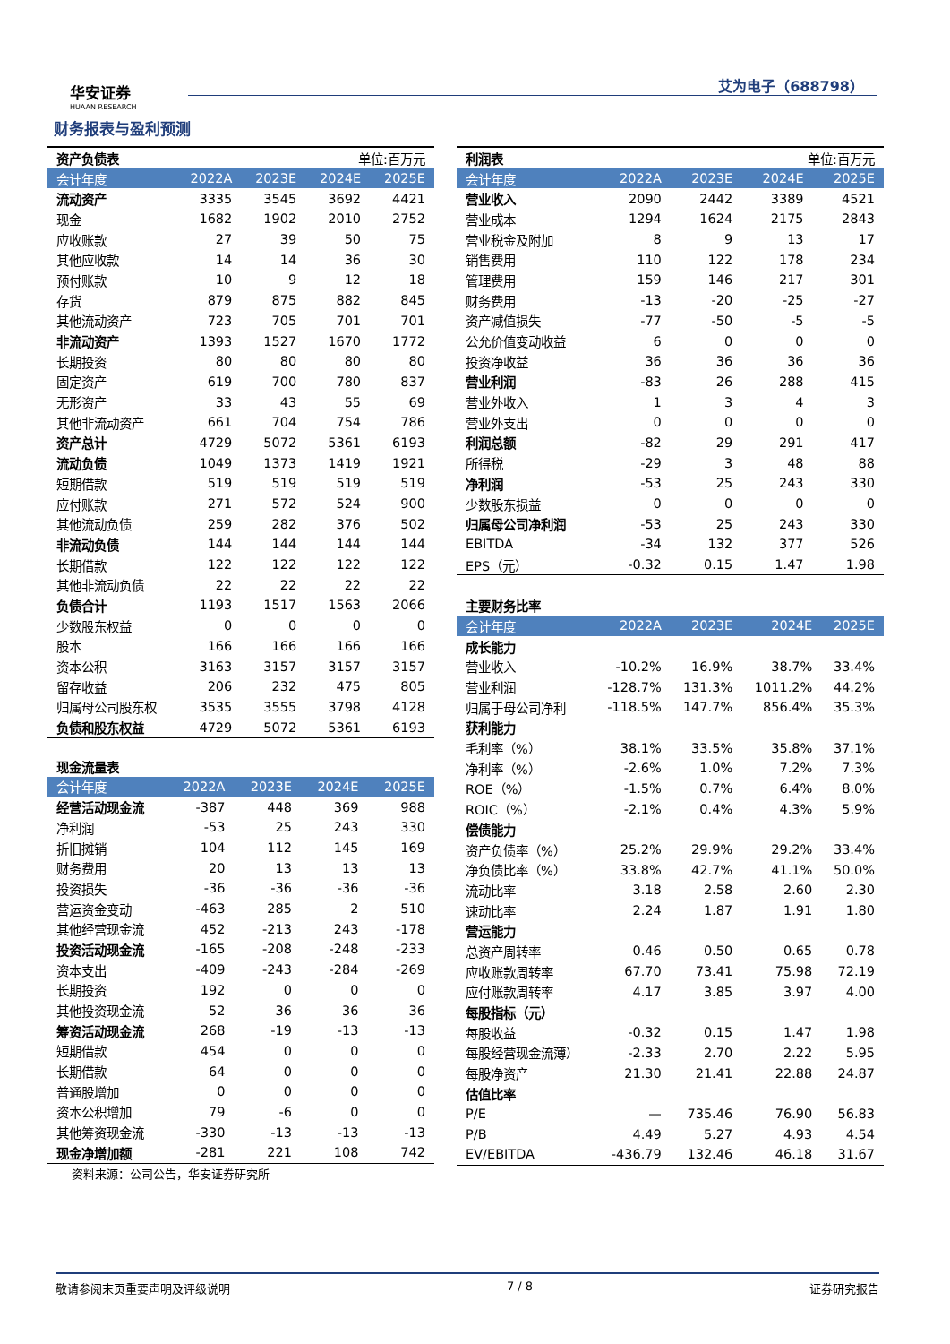华安证券
HUAAN RESEARCH
艾为电子（688798）
财务报表与盈利预测
| 资产负债表 | 单位:百万元 | | | |
| 会计年度 | 2022A | 2023E | 2024E | 2025E |
| 流动资产 | 3335 | 3545 | 3692 | 4421 |
| 现金 | 1682 | 1902 | 2010 | 2752 |
| 应收账款 | 27 | 39 | 50 | 75 |
| 其他应收款 | 14 | 14 | 36 | 30 |
| 预付账款 | 10 | 9 | 12 | 18 |
| 存货 | 879 | 875 | 882 | 845 |
| 其他流动资产 | 723 | 705 | 701 | 701 |
| 非流动资产 | 1393 | 1527 | 1670 | 1772 |
| 长期投资 | 80 | 80 | 80 | 80 |
| 固定资产 | 619 | 700 | 780 | 837 |
| 无形资产 | 33 | 43 | 55 | 69 |
| 其他非流动资产 | 661 | 704 | 754 | 786 |
| 资产总计 | 4729 | 5072 | 5361 | 6193 |
| 流动负债 | 1049 | 1373 | 1419 | 1921 |
| 短期借款 | 519 | 519 | 519 | 519 |
| 应付账款 | 271 | 572 | 524 | 900 |
| 其他流动负债 | 259 | 282 | 376 | 502 |
| 非流动负债 | 144 | 144 | 144 | 144 |
| 长期借款 | 122 | 122 | 122 | 122 |
| 其他非流动负债 | 22 | 22 | 22 | 22 |
| 负债合计 | 1193 | 1517 | 1563 | 2066 |
| 少数股东权益 | 0 | 0 | 0 | 0 |
| 股本 | 166 | 166 | 166 | 166 |
| 资本公积 | 3163 | 3157 | 3157 | 3157 |
| 留存收益 | 206 | 232 | 475 | 805 |
| 归属母公司股东权 | 3535 | 3555 | 3798 | 4128 |
| 负债和股东权益 | 4729 | 5072 | 5361 | 6193 |
| 现金流量表 | | | | |
| 会计年度 | 2022A | 2023E | 2024E | 2025E |
| 经营活动现金流 | -387 | 448 | 369 | 988 |
| 净利润 | -53 | 25 | 243 | 330 |
| 折旧摊销 | 104 | 112 | 145 | 169 |
| 财务费用 | 20 | 13 | 13 | 13 |
| 投资损失 | -36 | -36 | -36 | -36 |
| 营运资金变动 | -463 | 285 | 2 | 510 |
| 其他经营现金流 | 452 | -213 | 243 | -178 |
| 投资活动现金流 | -165 | -208 | -248 | -233 |
| 资本支出 | -409 | -243 | -284 | -269 |
| 长期投资 | 192 | 0 | 0 | 0 |
| 其他投资现金流 | 52 | 36 | 36 | 36 |
| 筹资活动现金流 | 268 | -19 | -13 | -13 |
| 短期借款 | 454 | 0 | 0 | 0 |
| 长期借款 | 64 | 0 | 0 | 0 |
| 普通股增加 | 0 | 0 | 0 | 0 |
| 资本公积增加 | 79 | -6 | 0 | 0 |
| 其他筹资现金流 | -330 | -13 | -13 | -13 |
| 现金净增加额 | -281 | 221 | 108 | 742 |
| 利润表 | 单位:百万元 | | | |
| 会计年度 | 2022A | 2023E | 2024E | 2025E |
| 营业收入 | 2090 | 2442 | 3389 | 4521 |
| 营业成本 | 1294 | 1624 | 2175 | 2843 |
| 营业税金及附加 | 8 | 9 | 13 | 17 |
| 销售费用 | 110 | 122 | 178 | 234 |
| 管理费用 | 159 | 146 | 217 | 301 |
| 财务费用 | -13 | -20 | -25 | -27 |
| 资产减值损失 | -77 | -50 | -5 | -5 |
| 公允价值变动收益 | 6 | 0 | 0 | 0 |
| 投资净收益 | 36 | 36 | 36 | 36 |
| 营业利润 | -83 | 26 | 288 | 415 |
| 营业外收入 | 1 | 3 | 4 | 3 |
| 营业外支出 | 0 | 0 | 0 | 0 |
| 利润总额 | -82 | 29 | 291 | 417 |
| 所得税 | -29 | 3 | 48 | 88 |
| 净利润 | -53 | 25 | 243 | 330 |
| 少数股东损益 | 0 | 0 | 0 | 0 |
| 归属母公司净利润 | -53 | 25 | 243 | 330 |
| EBITDA | -34 | 132 | 377 | 526 |
| EPS（元） | -0.32 | 0.15 | 1.47 | 1.98 |
| 主要财务比率 | | | | |
| 会计年度 | 2022A | 2023E | 2024E | 2025E |
| 成长能力 | | | | |
| 营业收入 | -10.2% | 16.9% | 38.7% | 33.4% |
| 营业利润 | -128.7% | 131.3% | 1011.2% | 44.2% |
| 归属于母公司净利 | -118.5% | 147.7% | 856.4% | 35.3% |
| 获利能力 | | | | |
| 毛利率（%） | 38.1% | 33.5% | 35.8% | 37.1% |
| 净利率（%） | -2.6% | 1.0% | 7.2% | 7.3% |
| ROE（%） | -1.5% | 0.7% | 6.4% | 8.0% |
| ROIC（%） | -2.1% | 0.4% | 4.3% | 5.9% |
| 偿债能力 | | | | |
| 资产负债率（%） | 25.2% | 29.9% | 29.2% | 33.4% |
| 净负债比率（%） | 33.8% | 42.7% | 41.1% | 50.0% |
| 流动比率 | 3.18 | 2.58 | 2.60 | 2.30 |
| 速动比率 | 2.24 | 1.87 | 1.91 | 1.80 |
| 营运能力 | | | | |
| 总资产周转率 | 0.46 | 0.50 | 0.65 | 0.78 |
| 应收账款周转率 | 67.70 | 73.41 | 75.98 | 72.19 |
| 应付账款周转率 | 4.17 | 3.85 | 3.97 | 4.00 |
| 每股指标（元） | | | | |
| 每股收益 | -0.32 | 0.15 | 1.47 | 1.98 |
| 每股经营现金流薄） | -2.33 | 2.70 | 2.22 | 5.95 |
| 每股净资产 | 21.30 | 21.41 | 22.88 | 24.87 |
| 估值比率 | | | | |
| P/E | — | 735.46 | 76.90 | 56.83 |
| P/B | 4.49 | 5.27 | 4.93 | 4.54 |
| EV/EBITDA | -436.79 | 132.46 | 46.18 | 31.67 |
资料来源：公司公告，华安证券研究所
敬请参阅末页重要声明及评级说明 7 / 8 证券研究报告